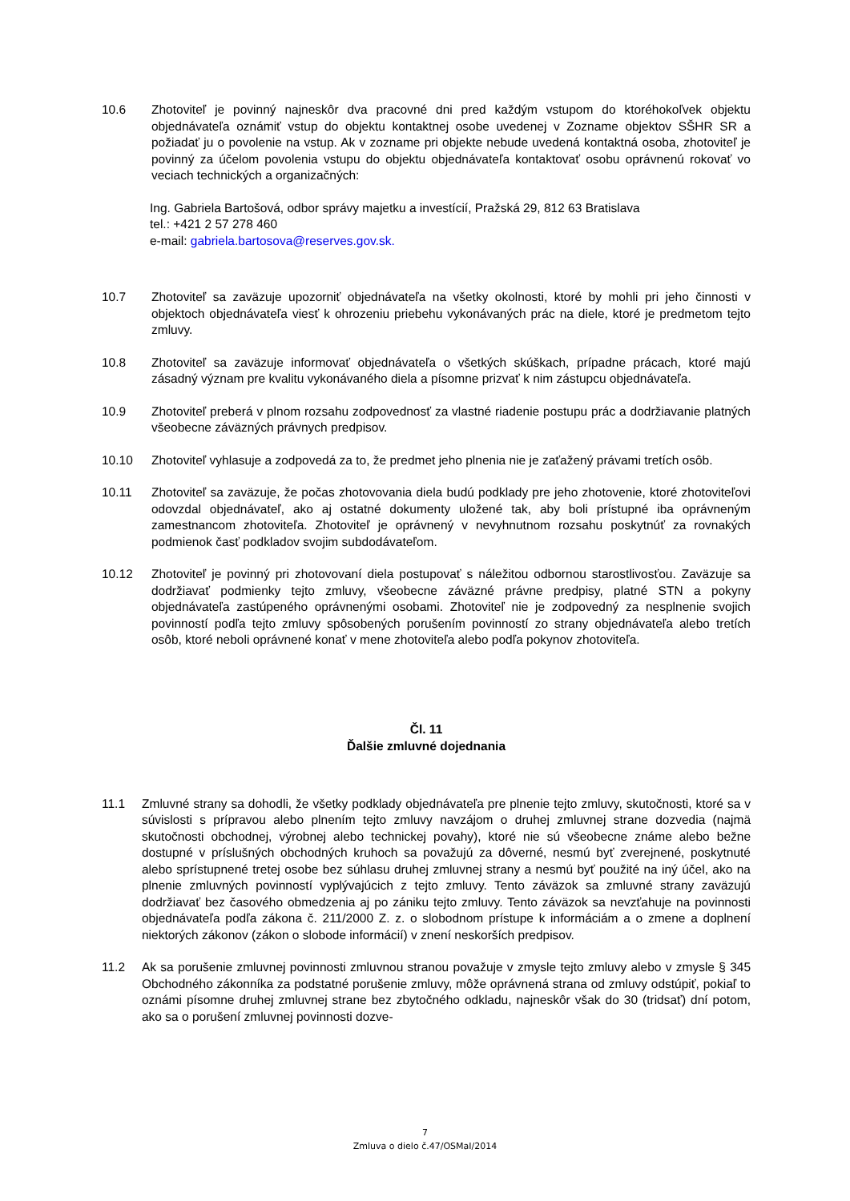10.6 Zhotoviteľ je povinný najneskôr dva pracovné dni pred každým vstupom do ktoréhokoľvek objektu objednávateľa oznámiť vstup do objektu kontaktnej osobe uvedenej v Zozname objektov SŠHR SR a požiadať ju o povolenie na vstup. Ak v zozname pri objekte nebude uvedená kontaktná osoba, zhotoviteľ je povinný za účelom povolenia vstupu do objektu objednávateľa kontaktovať osobu oprávnenú rokovať vo veciach technických a organizačných:
Ing. Gabriela Bartošová, odbor správy majetku a investícií, Pražská 29, 812 63 Bratislava
tel.: +421 2 57 278 460
e-mail: gabriela.bartosova@reserves.gov.sk.
10.7 Zhotoviteľ sa zaväzuje upozorniť objednávateľa na všetky okolnosti, ktoré by mohli pri jeho činnosti v objektoch objednávateľa viesť k ohrozeniu priebehu vykonávaných prác na diele, ktoré je predmetom tejto zmluvy.
10.8 Zhotoviteľ sa zaväzuje informovať objednávateľa o všetkých skúškach, prípadne prácach, ktoré majú zásadný význam pre kvalitu vykonávaného diela a písomne prizvať k nim zástupcu objednávateľa.
10.9 Zhotoviteľ preberá v plnom rozsahu zodpovednosť za vlastné riadenie postupu prác a dodržiavanie platných všeobecne záväzných právnych predpisov.
10.10 Zhotoviteľ vyhlasuje a zodpovedá za to, že predmet jeho plnenia nie je zaťažený právami tretích osôb.
10.11 Zhotoviteľ sa zaväzuje, že počas zhotovovania diela budú podklady pre jeho zhotovenie, ktoré zhotoviteľovi odovzdal objednávateľ, ako aj ostatné dokumenty uložené tak, aby boli prístupné iba oprávneným zamestnancom zhotoviteľa. Zhotoviteľ je oprávnený v nevyhnutnom rozsahu poskytnúť za rovnakých podmienok časť podkladov svojim subdodávateľom.
10.12 Zhotoviteľ je povinný pri zhotovovaní diela postupovať s náležitou odbornou starostlivosťou. Zaväzuje sa dodržiavať podmienky tejto zmluvy, všeobecne záväzné právne predpisy, platné STN a pokyny objednávateľa zastúpeného oprávnenými osobami. Zhotoviteľ nie je zodpovedný za nesplnenie svojich povinností podľa tejto zmluvy spôsobených porušením povinností zo strany objednávateľa alebo tretích osôb, ktoré neboli oprávnené konať v mene zhotoviteľa alebo podľa pokynov zhotoviteľa.
Čl. 11
Ďalšie zmluvné dojednania
11.1 Zmluvné strany sa dohodli, že všetky podklady objednávateľa pre plnenie tejto zmluvy, skutočnosti, ktoré sa v súvislosti s prípravou alebo plnením tejto zmluvy navzájom o druhej zmluvnej strane dozvedia (najmä skutočnosti obchodnej, výrobnej alebo technickej povahy), ktoré nie sú všeobecne známe alebo bežne dostupné v príslušných obchodných kruhoch sa považujú za dôverné, nesmú byť zverejnené, poskytnuté alebo sprístupnené tretej osobe bez súhlasu druhej zmluvnej strany a nesmú byť použité na iný účel, ako na plnenie zmluvných povinností vyplývajúcich z tejto zmluvy. Tento záväzok sa zmluvné strany zaväzujú dodržiavať bez časového obmedzenia aj po zániku tejto zmluvy. Tento záväzok sa nevzťahuje na povinnosti objednávateľa podľa zákona č. 211/2000 Z. z. o slobodnom prístupe k informáciám a o zmene a doplnení niektorých zákonov (zákon o slobode informácií) v znení neskorších predpisov.
11.2 Ak sa porušenie zmluvnej povinnosti zmluvnou stranou považuje v zmysle tejto zmluvy alebo v zmysle § 345 Obchodného zákonníka za podstatné porušenie zmluvy, môže oprávnená strana od zmluvy odstúpiť, pokiaľ to oznámi písomne druhej zmluvnej strane bez zbytočného odkladu, najneskôr však do 30 (tridsať) dní potom, ako sa o porušení zmluvnej povinnosti dozve-
7
Zmluva o dielo č.47/OSMaI/2014